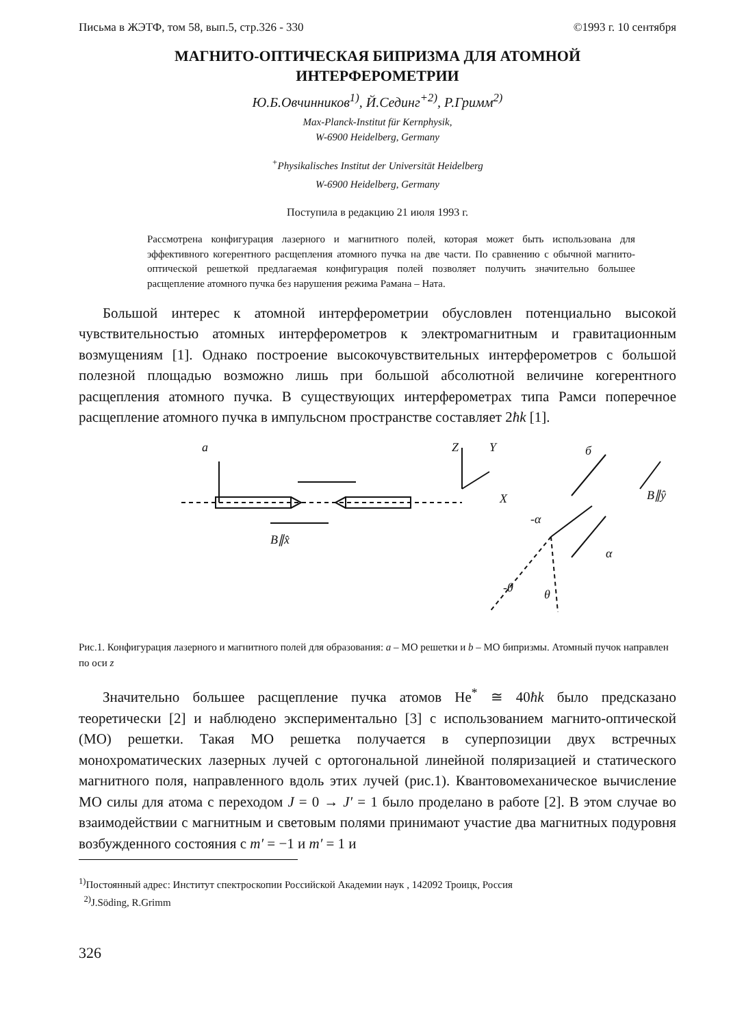Письма в ЖЭТФ, том 58, вып.5, стр.326 - 330 ©1993 г. 10 сентября
МАГНИТО-ОПТИЧЕСКАЯ БИПРИЗМА ДЛЯ АТОМНОЙ
ИНТЕРФЕРОМЕТРИИ
Ю.Б.Овчинников<sup>1)</sup>, Й.Сединг<sup>+2)</sup>, Р.Гримм<sup>2)</sup>
Max-Planck-Institut für Kernphysik,
W-6900 Heidelberg, Germany
<sup>+</sup>Physikalisches Institut der Universität Heidelberg
W-6900 Heidelberg, Germany
Поступила в редакцию 21 июля 1993 г.
Рассмотрена конфигурация лазерного и магнитного полей, которая может быть использована для эффективного когерентного расщепления атомного пучка на две части. По сравнению с обычной магнито-оптической решеткой предлагаемая конфигурация полей позволяет получить значительно большее расщепление атомного пучка без нарушения режима Рамана – Ната.
Большой интерес к атомной интерферометрии обусловлен потенциально высокой чувствительностью атомных интерферометров к электромагнитным и гравитационным возмущениям [1]. Однако построение высокочувствительных интерферометров с большой полезной площадью возможно лишь при большой абсолютной величине когерентного расщепления атомного пучка. В существующих интерферометрах типа Рамси поперечное расщепление атомного пучка в импульсном пространстве составляет 2ħk [1].
a
Z
Y
X
б
B∥x̂
B∥ŷ
-α
α
-θ
θ
Рис.1. Конфигурация лазерного и магнитного полей для образования: a – МО решетки и b – МО бипризмы. Атомный пучок направлен по оси z
Значительно большее расщепление пучка атомов He<sup>*</sup> ≅ 40ħk было предсказано теоретически [2] и наблюдено экспериментально [3] с использованием магнито-оптической (МО) решетки. Такая МО решетка получается в суперпозиции двух встречных монохроматических лазерных лучей с ортогональной линейной поляризацией и статического магнитного поля, направленного вдоль этих лучей (рис.1). Квантовомеханическое вычисление МО силы для атома с переходом J = 0 → J′ = 1 было проделано в работе [2]. В этом случае во взаимодействии с магнитным и световым полями принимают участие два магнитных подуровня возбужденного состояния с m′ = −1 и m′ = 1 и
<sup>1)</sup> Постоянный адрес: Институт спектроскопии Российской Академии наук , 142092 Троицк, Россия
<sup>2)</sup> J.Söding, R.Grimm
326